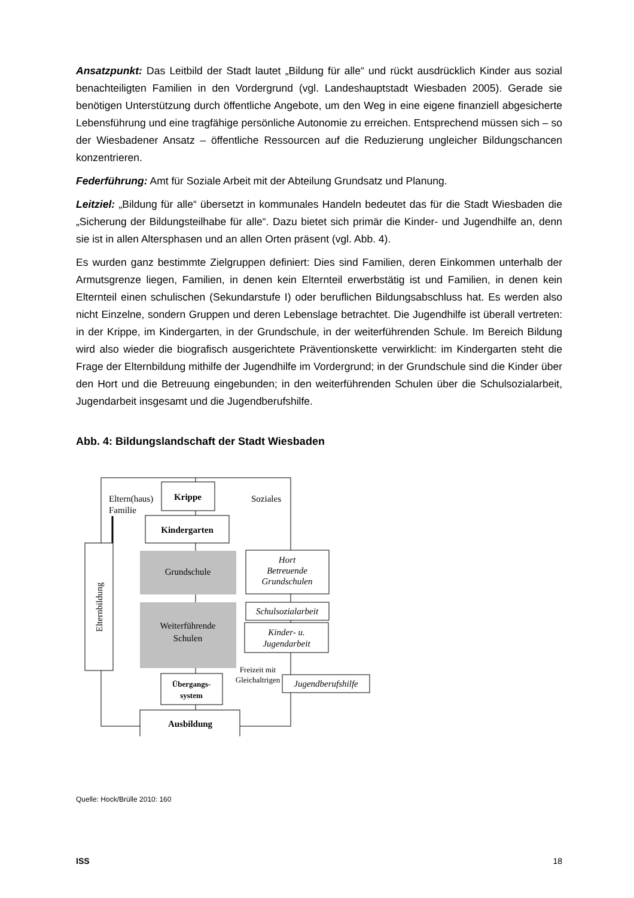Ansatzpunkt: Das Leitbild der Stadt lautet „Bildung für alle“ und rückt ausdrücklich Kinder aus sozial benachteiligten Familien in den Vordergrund (vgl. Landeshauptstadt Wiesbaden 2005). Gerade sie benötigen Unterstützung durch öffentliche Angebote, um den Weg in eine eigene finanziell abgesicherte Lebensführung und eine tragfähige persönliche Autonomie zu erreichen. Entsprechend müssen sich – so der Wiesbadener Ansatz – öffentliche Ressourcen auf die Reduzierung ungleicher Bildungschancen konzentrieren.
Federführung: Amt für Soziale Arbeit mit der Abteilung Grundsatz und Planung.
Leitziel: „Bildung für alle“ übersetzt in kommunales Handeln bedeutet das für die Stadt Wiesbaden die „Sicherung der Bildungsteilhabe für alle“. Dazu bietet sich primär die Kinder- und Jugendhilfe an, denn sie ist in allen Altersphasen und an allen Orten präsent (vgl. Abb. 4).
Es wurden ganz bestimmte Zielgruppen definiert: Dies sind Familien, deren Einkommen unterhalb der Armutsgrenze liegen, Familien, in denen kein Elternteil erwerbstätig ist und Familien, in denen kein Elternteil einen schulischen (Sekundarstufe I) oder beruflichen Bildungsabschluss hat. Es werden also nicht Einzelne, sondern Gruppen und deren Lebenslage betrachtet. Die Jugendhilfe ist überall vertreten: in der Krippe, im Kindergarten, in der Grundschule, in der weiterführenden Schule. Im Bereich Bildung wird also wieder die biografisch ausgerichtete Präventionskette verwirklicht: im Kindergarten steht die Frage der Elternbildung mithilfe der Jugendhilfe im Vordergrund; in der Grundschule sind die Kinder über den Hort und die Betreuung eingebunden; in den weiterführenden Schulen über die Schulsozialarbeit, Jugendarbeit insgesamt und die Jugendberufshilfe.
Abb. 4: Bildungslandschaft der Stadt Wiesbaden
Krippe
Eltern(haus)
Familie
Soziales
Kindergarten
Elternbildung
Grundschule
Hort
Betreuende
Grundschulen
Weiterführende
Schulen
Schulsozialarbeit
Kinder- u.
Jugendarbeit
Übergangs-
system
Freizeit mit
Gleichaltrigen
Jugendberufshilfe
Ausbildung
Quelle: Hock/Brülle 2010: 160
ISS 18